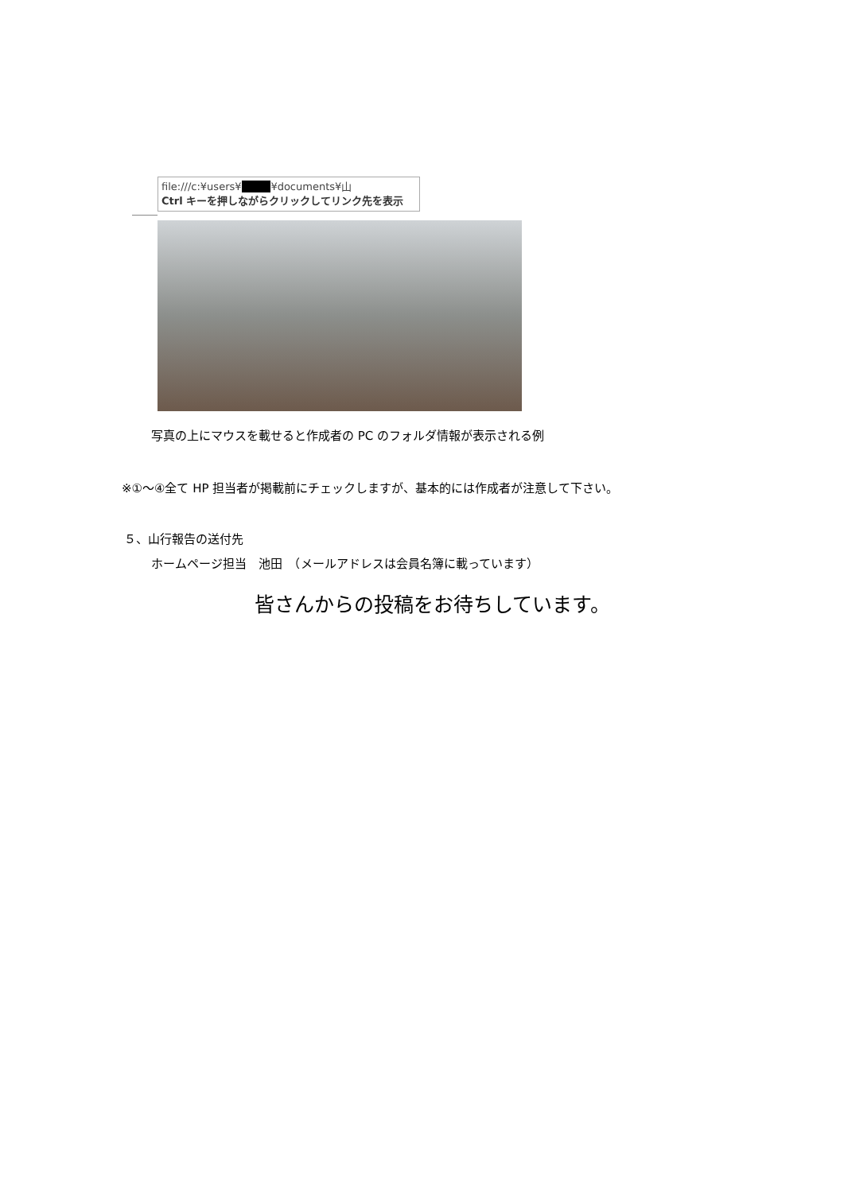file:///c:¥users¥■■■¥documents¥山
Ctrl キーを押しながらクリックしてリンク先を表示
写真の上にマウスを載せると作成者の PC のフォルダ情報が表示される例
※①～④全て HP 担当者が掲載前にチェックしますが、基本的には作成者が注意して下さい。
５、山行報告の送付先
ホームページ担当　池田　（メールアドレスは会員名簿に載っています）
皆さんからの投稿をお待ちしています。